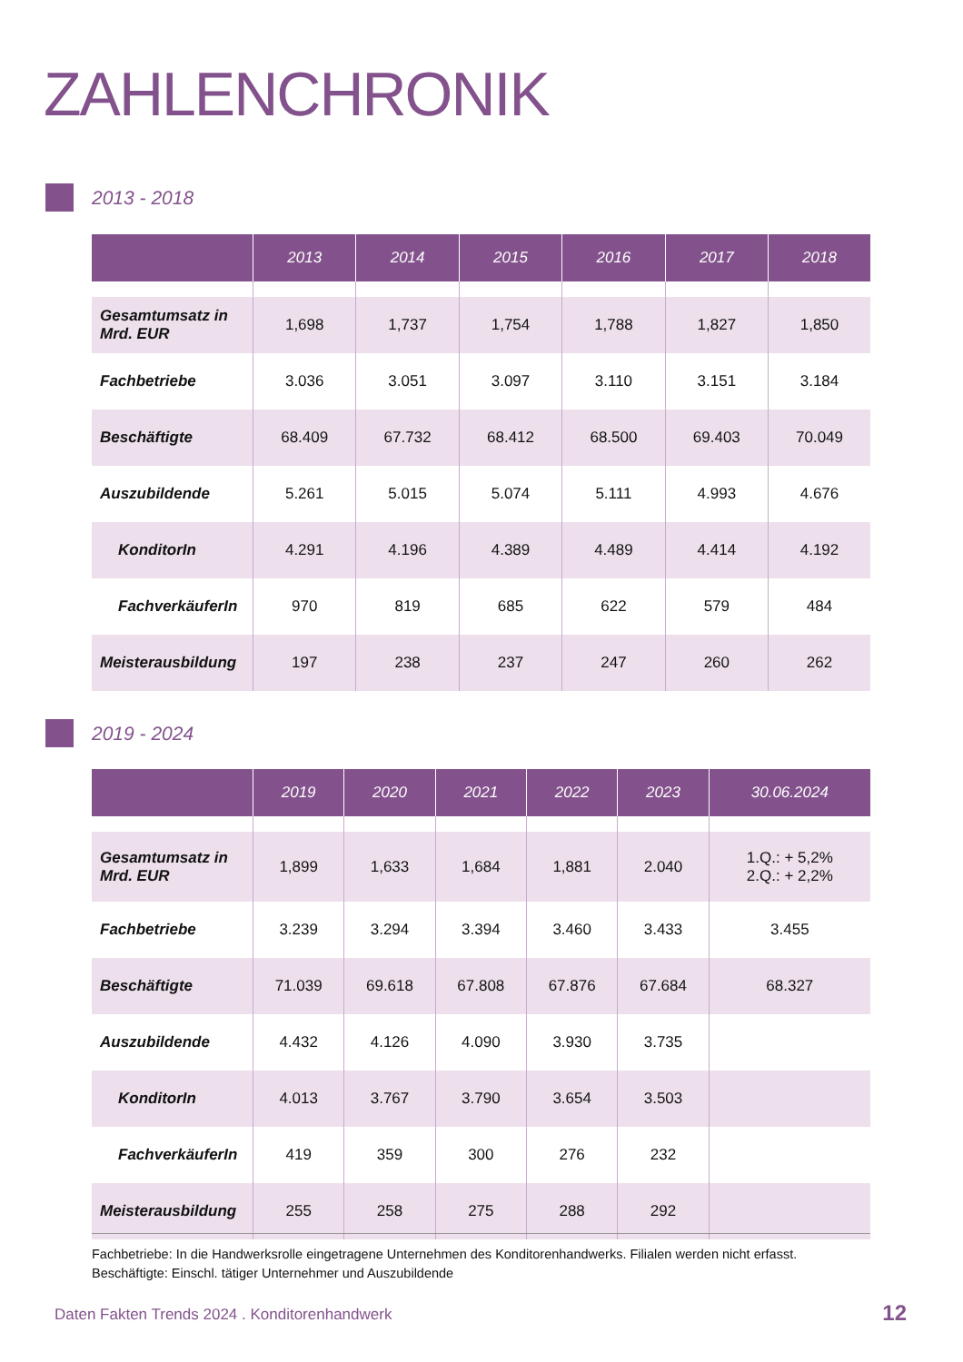ZAHLENCHRONIK
2013 - 2018
| | 2013 | 2014 | 2015 | 2016 | 2017 | 2018 |
| --- | --- | --- | --- | --- | --- | --- |
| Gesamtumsatz in Mrd. EUR | 1,698 | 1,737 | 1,754 | 1,788 | 1,827 | 1,850 |
| Fachbetriebe | 3.036 | 3.051 | 3.097 | 3.110 | 3.151 | 3.184 |
| Beschäftigte | 68.409 | 67.732 | 68.412 | 68.500 | 69.403 | 70.049 |
| Auszubildende | 5.261 | 5.015 | 5.074 | 5.111 | 4.993 | 4.676 |
| KonditorIn | 4.291 | 4.196 | 4.389 | 4.489 | 4.414 | 4.192 |
| FachverkäuferIn | 970 | 819 | 685 | 622 | 579 | 484 |
| Meisterausbildung | 197 | 238 | 237 | 247 | 260 | 262 |
2019 - 2024
| | 2019 | 2020 | 2021 | 2022 | 2023 | 30.06.2024 |
| --- | --- | --- | --- | --- | --- | --- |
| Gesamtumsatz in Mrd. EUR | 1,899 | 1,633 | 1,684 | 1,881 | 2.040 | 1.Q.: + 5,2% 2.Q.: + 2,2% |
| Fachbetriebe | 3.239 | 3.294 | 3.394 | 3.460 | 3.433 | 3.455 |
| Beschäftigte | 71.039 | 69.618 | 67.808 | 67.876 | 67.684 | 68.327 |
| Auszubildende | 4.432 | 4.126 | 4.090 | 3.930 | 3.735 | |
| KonditorIn | 4.013 | 3.767 | 3.790 | 3.654 | 3.503 | |
| FachverkäuferIn | 419 | 359 | 300 | 276 | 232 | |
| Meisterausbildung | 255 | 258 | 275 | 288 | 292 | |
Fachbetriebe: In die Handwerksrolle eingetragene Unternehmen des Konditorenhandwerks. Filialen werden nicht erfasst.
Beschäftigte: Einschl. tätiger Unternehmer und Auszubildende
Daten Fakten Trends 2024 . Konditorenhandwerk
12